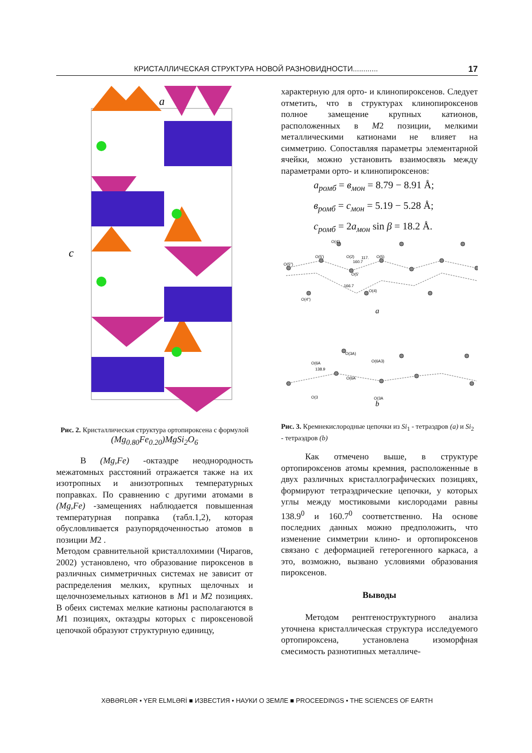КРИСТАЛЛИЧЕСКАЯ СТРУКТУРА НОВОЙ РАЗНОВИДНОСТИ............ 17
a
c
Рис. 2. Кристаллическая структура ортопироксена с формулой (Mg<sub>0.80</sub>Fe<sub>0.20</sub>)MgSi<sub>2</sub>O<sub>6</sub>
В (Mg,Fe) -октаэдре неоднородность межатомных расстояний отражается также на их изотропных и анизотропных температурных поправках. По сравнению с другими атомами в (Mg,Fe) -замещениях наблюдается повышенная температурная поправка (табл.1,2), которая обусловливается разупорядоченностью атомов в позиции M2 .
Методом сравнительной кристаллохимии (Чирагов, 2002) установлено, что образование пироксенов в различных симметричных системах не зависит от распределения мелких, крупных щелочных и щелочноземельных катионов в M1 и M2 позициях. В обеих системах мелкие катионы располагаются в M1 позициях, октаэдры которых с пироксеновой цепочкой образуют структурную единицу,
характерную для орто- и клинопироксенов. Следует отметить, что в структурах клинопироксенов полное замещение крупных катионов, расположенных в M2 позиции, мелкими металлическими катионами не влияет на симметрию. Сопоставляя параметры элементарной ячейки, можно установить взаимосвязь между параметрами орто- и клинопироксенов:
a<sub>ромб</sub> = в<sub>мон</sub> = 8.79 − 8.91 Å;
в<sub>ромб</sub> = c<sub>мон</sub> = 5.19 − 5.28 Å;
c<sub>ромб</sub> = 2a<sub>мон</sub> sin β = 18.2 Å.
O(4')
O(5")
O(5')
O(2)
117.
160.7
O(5'
166.7
O(4)
O(5)
O(4")
O(3A)
O(6A
O(6A3)
138.9
O(6A
O(3
O(3A
a
b
Рис. 3. Кремнекислородные цепочки из Si<sub>1</sub> - тетраэдров (a) и Si<sub>2</sub> - тетраэдров (b)
Как отмечено выше, в структуре ортопироксенов атомы кремния, расположенные в двух различных кристаллографических позициях, формируют тетраэдрические цепочки, у которых углы между мостиковыми кислородами равны 138.9<sup>0</sup> и 160.7<sup>0</sup> соответственно. На основе последних данных можно предположить, что изменение симметрии клино- и ортопироксенов связано с деформацией гетерогенного каркаса, а это, возможно, вызвано условиями образования пироксенов.
Выводы
Методом рентгеноструктурного анализа уточнена кристаллическая структура исследуемого ортопироксена, установлена изоморфная смесимость разнотипных металличе-
XƏBƏRLƏR • YER ELMLƏRİ ■ ИЗВЕСТИЯ • НАУКИ О ЗЕМЛЕ ■ PROCEEDINGS • THE SCIENCES OF EARTH